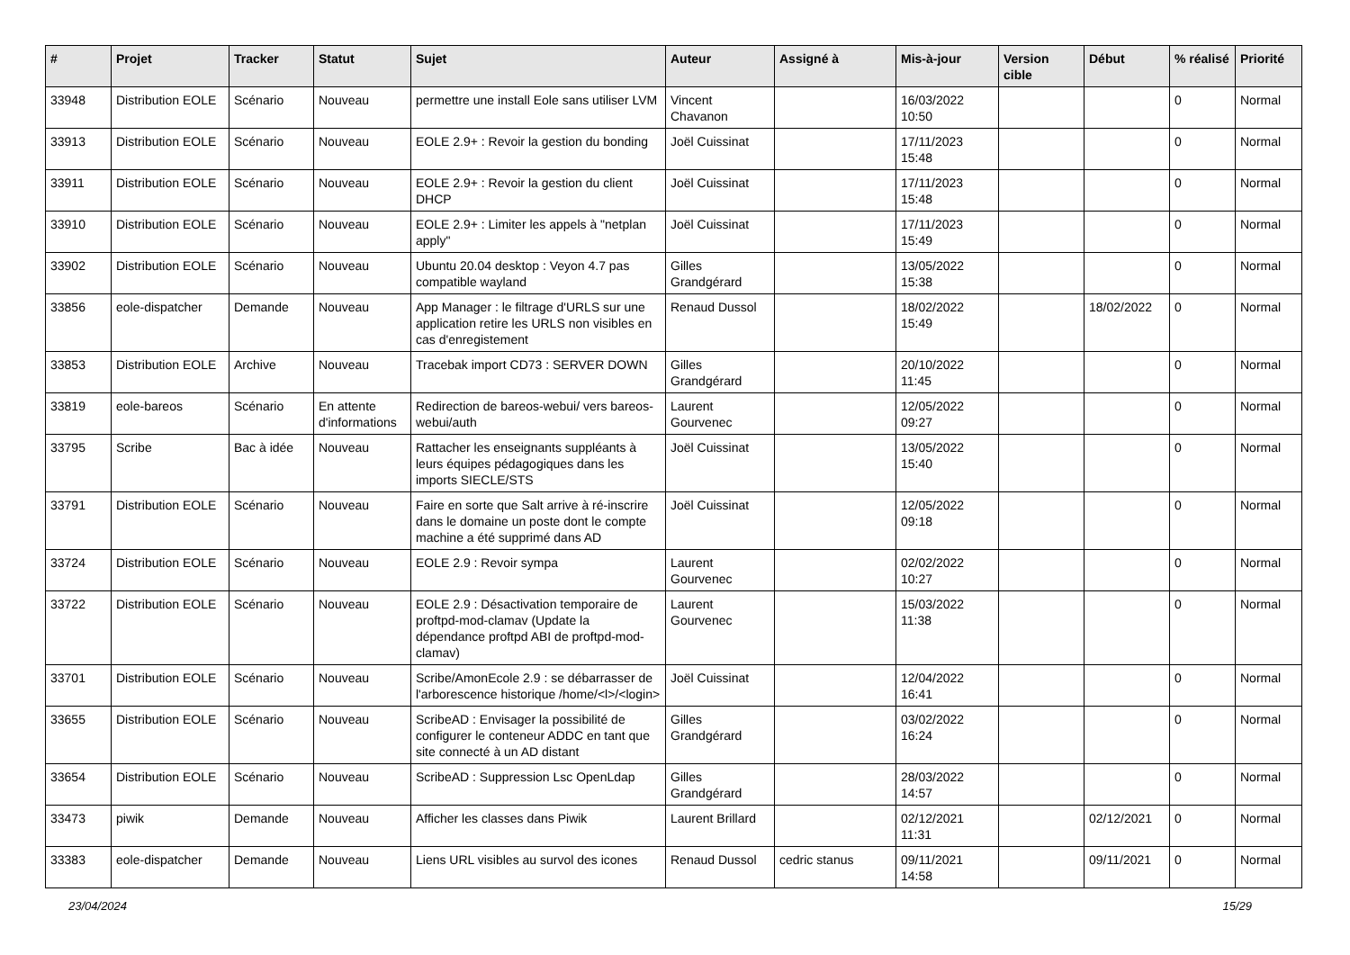| # | Projet | Tracker | Statut | Sujet | Auteur | Assigné à | Mis-à-jour | Version cible | Début | % réalisé | Priorité |
| --- | --- | --- | --- | --- | --- | --- | --- | --- | --- | --- | --- |
| 33948 | Distribution EOLE | Scénario | Nouveau | permettre une install Eole sans utiliser LVM | Vincent Chavanon | | 16/03/2022 10:50 | | | 0 | Normal |
| 33913 | Distribution EOLE | Scénario | Nouveau | EOLE 2.9+ : Revoir la gestion du bonding | Joël Cuissinat | | 17/11/2023 15:48 | | | 0 | Normal |
| 33911 | Distribution EOLE | Scénario | Nouveau | EOLE 2.9+ : Revoir la gestion du client DHCP | Joël Cuissinat | | 17/11/2023 15:48 | | | 0 | Normal |
| 33910 | Distribution EOLE | Scénario | Nouveau | EOLE 2.9+ : Limiter les appels à "netplan apply" | Joël Cuissinat | | 17/11/2023 15:49 | | | 0 | Normal |
| 33902 | Distribution EOLE | Scénario | Nouveau | Ubuntu 20.04 desktop : Veyon 4.7 pas compatible wayland | Gilles Grandgérard | | 13/05/2022 15:38 | | | 0 | Normal |
| 33856 | eole-dispatcher | Demande | Nouveau | App Manager : le filtrage d'URLS sur une application retire les URLS non visibles en cas d'enregistement | Renaud Dussol | | 18/02/2022 15:49 | | 18/02/2022 | 0 | Normal |
| 33853 | Distribution EOLE | Archive | Nouveau | Tracebak import CD73 : SERVER DOWN | Gilles Grandgérard | | 20/10/2022 11:45 | | | 0 | Normal |
| 33819 | eole-bareos | Scénario | En attente d'informations | Redirection de bareos-webui/ vers bareos-webui/auth | Laurent Gourvenec | | 12/05/2022 09:27 | | | 0 | Normal |
| 33795 | Scribe | Bac à idée | Nouveau | Rattacher les enseignants suppléants à leurs équipes pédagogiques dans les imports SIECLE/STS | Joël Cuissinat | | 13/05/2022 15:40 | | | 0 | Normal |
| 33791 | Distribution EOLE | Scénario | Nouveau | Faire en sorte que Salt arrive à ré-inscrire dans le domaine un poste dont le compte machine a été supprimé dans AD | Joël Cuissinat | | 12/05/2022 09:18 | | | 0 | Normal |
| 33724 | Distribution EOLE | Scénario | Nouveau | EOLE 2.9 : Revoir sympa | Laurent Gourvenec | | 02/02/2022 10:27 | | | 0 | Normal |
| 33722 | Distribution EOLE | Scénario | Nouveau | EOLE 2.9 : Désactivation temporaire de proftpd-mod-clamav (Update la dépendance proftpd ABI de proftpd-mod-clamav) | Laurent Gourvenec | | 15/03/2022 11:38 | | | 0 | Normal |
| 33701 | Distribution EOLE | Scénario | Nouveau | Scribe/AmonEcole 2.9 : se débarrasser de l'arborescence historique /home/<l>/<login> | Joël Cuissinat | | 12/04/2022 16:41 | | | 0 | Normal |
| 33655 | Distribution EOLE | Scénario | Nouveau | ScribeAD : Envisager la possibilité de configurer le conteneur ADDC en tant que site connecté à un AD distant | Gilles Grandgérard | | 03/02/2022 16:24 | | | 0 | Normal |
| 33654 | Distribution EOLE | Scénario | Nouveau | ScribeAD : Suppression Lsc OpenLdap | Gilles Grandgérard | | 28/03/2022 14:57 | | | 0 | Normal |
| 33473 | piwik | Demande | Nouveau | Afficher les classes dans Piwik | Laurent Brillard | | 02/12/2021 11:31 | | 02/12/2021 | 0 | Normal |
| 33383 | eole-dispatcher | Demande | Nouveau | Liens URL visibles au survol des icones | Renaud Dussol | cedric stanus | 09/11/2021 14:58 | | 09/11/2021 | 0 | Normal |
23/04/2024 15/29